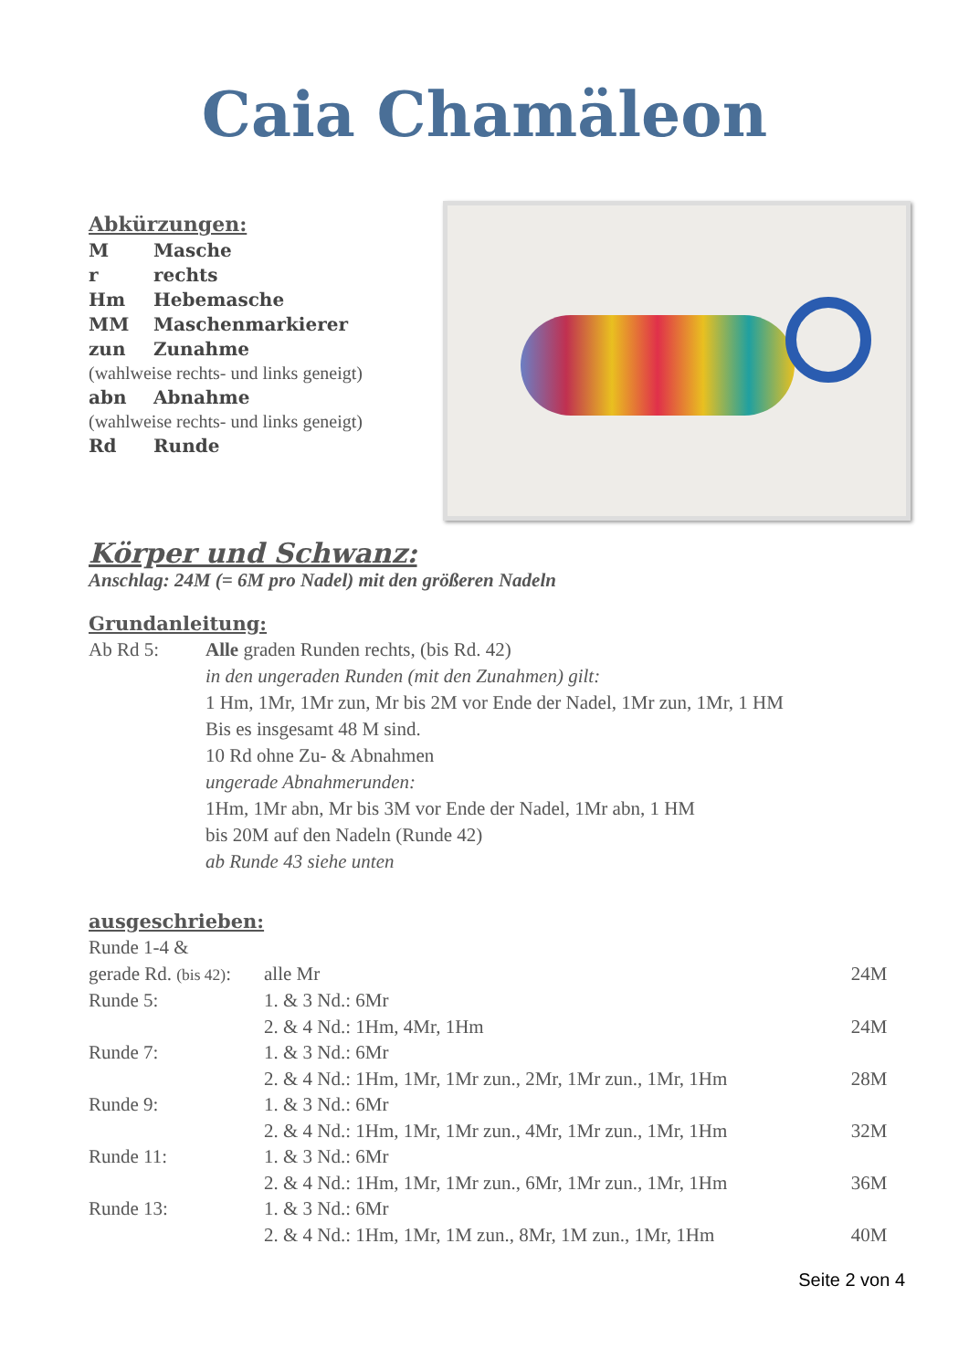Caia Chamäleon
Abkürzungen:
M Masche
r rechts
Hm Hebemasche
MM Maschenmarkierer
zun Zunahme
(wahlweise rechts- und links geneigt)
abn Abnahme
(wahlweise rechts- und links geneigt)
Rd Runde
Körper und Schwanz:
Anschlag: 24M (= 6M pro Nadel) mit den größeren Nadeln
Grundanleitung:
Ab Rd 5: Alle graden Runden rechts, (bis Rd. 42)
in den ungeraden Runden (mit den Zunahmen) gilt:
1 Hm, 1Mr, 1Mr zun, Mr bis 2M vor Ende der Nadel, 1Mr zun, 1Mr, 1 HM
Bis es insgesamt 48 M sind.
10 Rd ohne Zu- & Abnahmen
ungerade Abnahmerunden:
1Hm, 1Mr abn, Mr bis 3M vor Ende der Nadel, 1Mr abn, 1 HM
bis 20M auf den Nadeln (Runde 42)
ab Runde 43 siehe unten
ausgeschrieben:
| Runde 1-4 & | | |
| gerade Rd. (bis 42) : | alle Mr | 24M |
| Runde 5: | 1. & 3 Nd.: 6Mr | |
| | 2. & 4 Nd.: 1Hm, 4Mr, 1Hm | 24M |
| Runde 7: | 1. & 3 Nd.: 6Mr | |
| | 2. & 4 Nd.: 1Hm, 1Mr, 1Mr zun., 2Mr, 1Mr zun., 1Mr, 1Hm | 28M |
| Runde 9: | 1. & 3 Nd.: 6Mr | |
| | 2. & 4 Nd.: 1Hm, 1Mr, 1Mr zun., 4Mr, 1Mr zun., 1Mr, 1Hm | 32M |
| Runde 11: | 1. & 3 Nd.: 6Mr | |
| | 2. & 4 Nd.: 1Hm, 1Mr, 1Mr zun., 6Mr, 1Mr zun., 1Mr, 1Hm | 36M |
| Runde 13: | 1. & 3 Nd.: 6Mr | |
| | 2. & 4 Nd.: 1Hm, 1Mr, 1M zun., 8Mr, 1M zun., 1Mr, 1Hm | 40M |
Seite 2 von 4